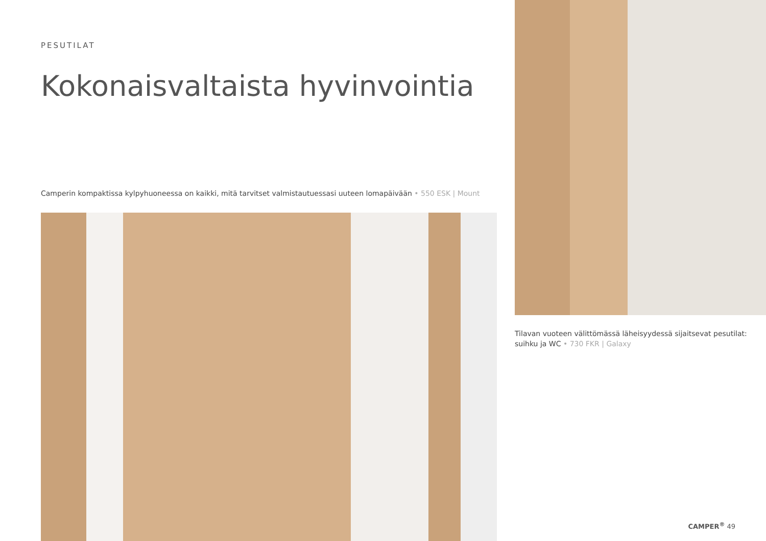PESUTILAT
Kokonaisvaltaista hyvinvointia
Camperin kompaktissa kylpyhuoneessa on kaikki, mitä tarvitset valmistautuessasi uuteen lomapäivään • 550 ESK | Mount
Tilavan vuoteen välittömässä läheisyydessä sijaitsevat pesutilat:
suihku ja WC • 730 FKR | Galaxy
CAMPER<sup>®</sup> 49